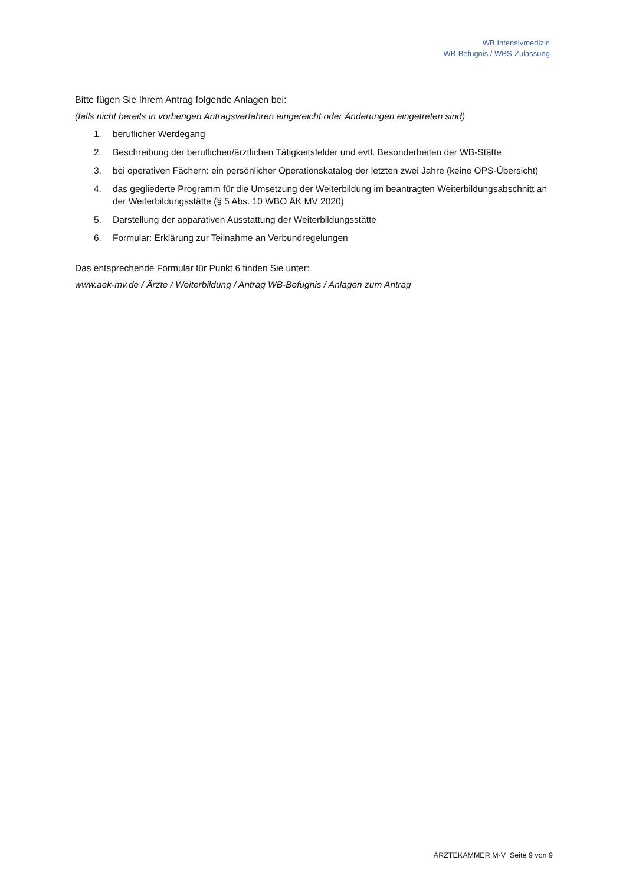WB Intensivmedizin
WB-Befugnis / WBS-Zulassung
Bitte fügen Sie Ihrem Antrag folgende Anlagen bei:
(falls nicht bereits in vorherigen Antragsverfahren eingereicht oder Änderungen eingetreten sind)
1. beruflicher Werdegang
2. Beschreibung der beruflichen/ärztlichen Tätigkeitsfelder und evtl. Besonderheiten der WB-Stätte
3. bei operativen Fächern: ein persönlicher Operationskatalog der letzten zwei Jahre (keine OPS-Übersicht)
4. das gegliederte Programm für die Umsetzung der Weiterbildung im beantragten Weiterbildungsabschnitt an der Weiterbildungsstätte (§ 5 Abs. 10 WBO ÄK MV 2020)
5. Darstellung der apparativen Ausstattung der Weiterbildungsstätte
6. Formular: Erklärung zur Teilnahme an Verbundregelungen
Das entsprechende Formular für Punkt 6 finden Sie unter:
www.aek-mv.de / Ärzte / Weiterbildung / Antrag WB-Befugnis / Anlagen zum Antrag
ÄRZTEKAMMER M-V Seite 9 von 9